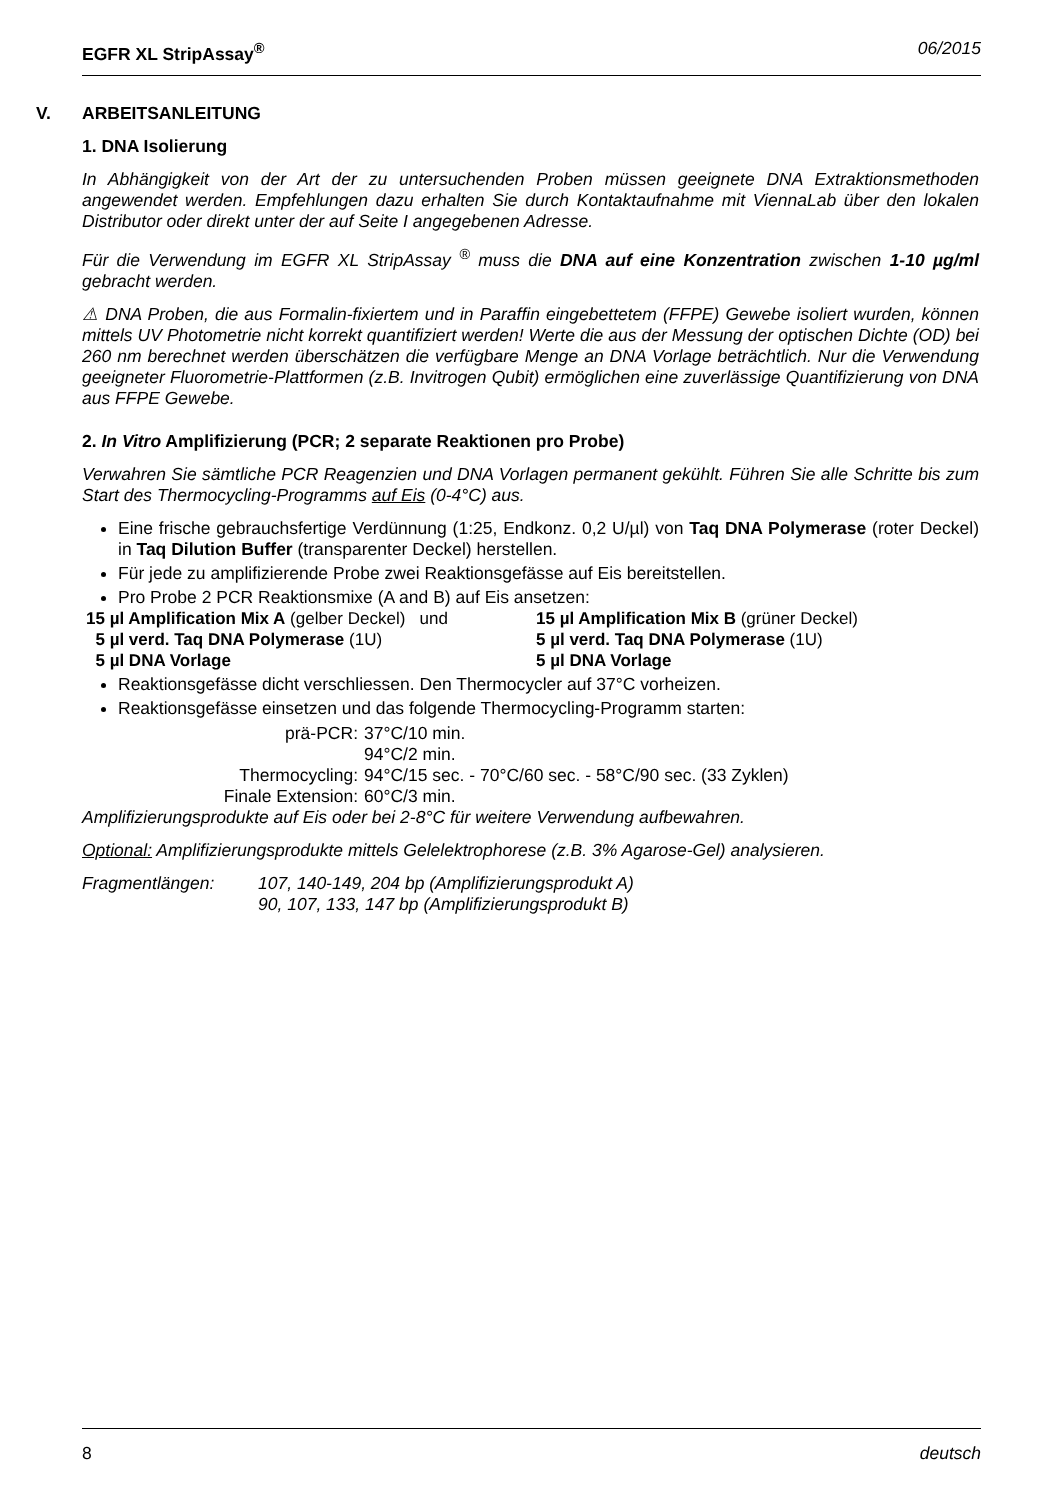EGFR XL StripAssay<sup>®</sup> 06/2015
V. ARBEITSANLEITUNG
1. DNA Isolierung
In Abhängigkeit von der Art der zu untersuchenden Proben müssen geeignete DNA Extraktionsmethoden angewendet werden. Empfehlungen dazu erhalten Sie durch Kontaktaufnahme mit ViennaLab über den lokalen Distributor oder direkt unter der auf Seite I angegebenen Adresse.
Für die Verwendung im EGFR XL StripAssay <sup>®</sup> muss die DNA auf eine Konzentration zwischen 1-10 µg/ml gebracht werden.
⚠ DNA Proben, die aus Formalin-fixiertem und in Paraffin eingebettetem (FFPE) Gewebe isoliert wurden, können mittels UV Photometrie nicht korrekt quantifiziert werden! Werte die aus der Messung der optischen Dichte (OD) bei 260 nm berechnet werden überschätzen die verfügbare Menge an DNA Vorlage beträchtlich. Nur die Verwendung geeigneter Fluorometrie-Plattformen (z.B. Invitrogen Qubit) ermöglichen eine zuverlässige Quantifizierung von DNA aus FFPE Gewebe.
2. In Vitro Amplifizierung (PCR; 2 separate Reaktionen pro Probe)
Verwahren Sie sämtliche PCR Reagenzien und DNA Vorlagen permanent gekühlt. Führen Sie alle Schritte bis zum Start des Thermocycling-Programms auf Eis (0-4°C) aus.
Eine frische gebrauchsfertige Verdünnung (1:25, Endkonz. 0,2 U/µl) von Taq DNA Polymerase (roter Deckel) in Taq Dilution Buffer (transparenter Deckel) herstellen.
Für jede zu amplifizierende Probe zwei Reaktionsgefässe auf Eis bereitstellen.
Pro Probe 2 PCR Reaktionsmixe (A and B) auf Eis ansetzen:
15 µl Amplification Mix A (gelber Deckel) und
15 µl Amplification Mix B (grüner Deckel)
5 µl verd. Taq DNA Polymerase (1U)
5 µl verd. Taq DNA Polymerase (1U)
5 µl DNA Vorlage
5 µl DNA Vorlage
Reaktionsgefässe dicht verschliessen. Den Thermocycler auf 37°C vorheizen.
Reaktionsgefässe einsetzen und das folgende Thermocycling-Programm starten:
prä-PCR:
37°C/10 min.
94°C/2 min.
Thermocycling:
94°C/15 sec. - 70°C/60 sec. - 58°C/90 sec. (33 Zyklen)
Finale Extension:
60°C/3 min.
Amplifizierungsprodukte auf Eis oder bei 2-8°C für weitere Verwendung aufbewahren.
Optional: Amplifizierungsprodukte mittels Gelelektrophorese (z.B. 3% Agarose-Gel) analysieren.
Fragmentlängen:
107, 140-149, 204 bp (Amplifizierungsprodukt A)
90, 107, 133, 147 bp (Amplifizierungsprodukt B)
8 deutsch